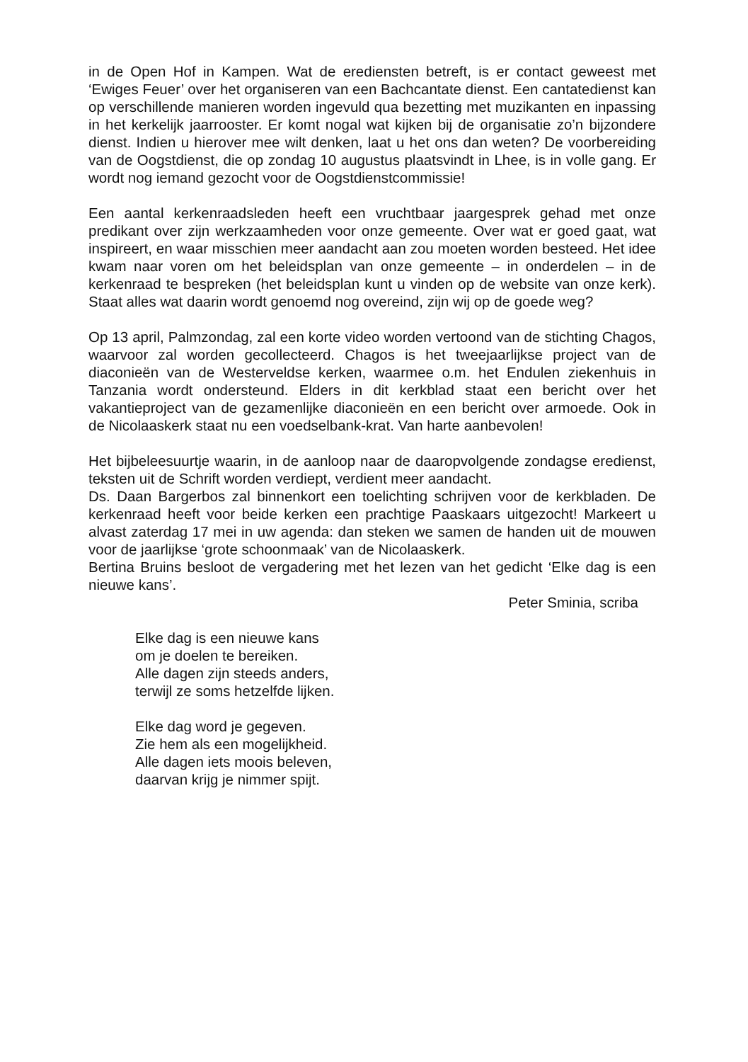in de Open Hof in Kampen. Wat de erediensten betreft, is er contact geweest met ‘Ewiges Feuer’ over het organiseren van een Bachcantate dienst. Een cantatedienst kan op verschillende manieren worden ingevuld qua bezetting met muzikanten en inpassing in het kerkelijk jaarrooster. Er komt nogal wat kijken bij de organisatie zo’n bijzondere dienst. Indien u hierover mee wilt denken, laat u het ons dan weten? De voorbereiding van de Oogstdienst, die op zondag 10 augustus plaatsvindt in Lhee, is in volle gang. Er wordt nog iemand gezocht voor de Oogstdienstcommissie!
Een aantal kerkenraadsleden heeft een vruchtbaar jaargesprek gehad met onze predikant over zijn werkzaamheden voor onze gemeente. Over wat er goed gaat, wat inspireert, en waar misschien meer aandacht aan zou moeten worden besteed. Het idee kwam naar voren om het beleidsplan van onze gemeente – in onderdelen – in de kerkenraad te bespreken (het beleidsplan kunt u vinden op de website van onze kerk). Staat alles wat daarin wordt genoemd nog overeind, zijn wij op de goede weg?
Op 13 april, Palmzondag, zal een korte video worden vertoond van de stichting Chagos, waarvoor zal worden gecollecteerd. Chagos is het tweejaarlijkse project van de diaconieën van de Westerveldse kerken, waarmee o.m. het Endulen ziekenhuis in Tanzania wordt ondersteund. Elders in dit kerkblad staat een bericht over het vakantieproject van de gezamenlijke diaconieën en een bericht over armoede. Ook in de Nicolaaskerk staat nu een voedselbank-krat. Van harte aanbevolen!
Het bijbeleesuurtje waarin, in de aanloop naar de daaropvolgende zondagse eredienst, teksten uit de Schrift worden verdiept, verdient meer aandacht.
Ds. Daan Bargerbos zal binnenkort een toelichting schrijven voor de kerkbladen. De kerkenraad heeft voor beide kerken een prachtige Paaskaars uitgezocht! Markeert u alvast zaterdag 17 mei in uw agenda: dan steken we samen de handen uit de mouwen voor de jaarlijkse ‘grote schoonmaak’ van de Nicolaaskerk.
Bertina Bruins besloot de vergadering met het lezen van het gedicht ‘Elke dag is een nieuwe kans’.
Peter Sminia, scriba
Elke dag is een nieuwe kans
om je doelen te bereiken.
Alle dagen zijn steeds anders,
terwijl ze soms hetzelfde lijken.
Elke dag word je gegeven.
Zie hem als een mogelijkheid.
Alle dagen iets moois beleven,
daarvan krijg je nimmer spijt.